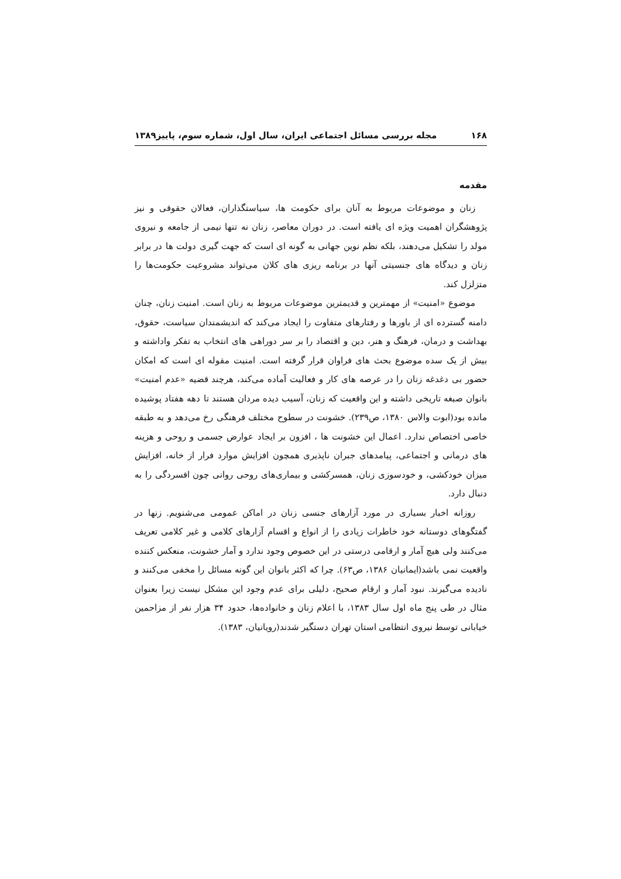۱۶۸ مجله بررسی مسائل اجتماعی ایران، سال اول، شماره سوم، پاییز۱۳۸۹
مقدمه
زنان و موضوعات مربوط به آنان برای حکومت ها، سیاستگذاران، فعالان حقوقی و نیز پژوهشگران اهمیت ویژه ای یافته است. در دوران معاصر، زنان نه تنها نیمی از جامعه و نیروی مولد را تشکیل می‌دهند، بلکه نظم نوین جهانی به گونه ای است که جهت گیری دولت ها در برابر زنان و دیدگاه های جنسیتی آنها در برنامه ریزی های کلان می‌تواند مشروعیت حکومت‌ها را متزلزل کند.
موضوع «امنیت» از مهمترین و قدیمترین موضوعات مربوط به زنان است. امنیت زنان، چنان دامنه گسترده ای از باورها و رفتارهای متفاوت را ایجاد می‌کند که اندیشمندان سیاست، حقوق، بهداشت و درمان، فرهنگ و هنر، دین و اقتصاد را بر سر دوراهی های انتخاب به تفکر واداشته و بیش از یک سده موضوع بحث های فراوان قرار گرفته است. امنیت مقوله ای است که امکان حضور بی دغدغه زنان را در عرصه های کار و فعالیت آماده می‌کند، هرچند قضیه «عدم امنیت» بانوان صبغه تاریخی داشته و این واقعیت که زنان، آسیب دیده مردان هستند تا دهه هفتاد پوشیده مانده بود(ابوت والاس ۱۳۸۰، ص۲۳۹). خشونت در سطوح مختلف فرهنگی رخ می‌دهد و به طبقه خاصی اختصاص ندارد. اعمال این خشونت ها ، افزون بر ایجاد عوارض جسمی و روحی و هزینه های درمانی و اجتماعی، پیامدهای جبران ناپذیری همچون افزایش موارد فرار از خانه، افزایش میزان خودکشی، و خودسوزی زنان، همسرکشی و بیماری‌های روحی روانی چون افسردگی را به دنبال دارد.
روزانه اخبار بسیاری در مورد آزارهای جنسی زنان در اماکن عمومی می‌شنویم. زنها در گفتگوهای دوستانه خود خاطرات زیادی را از انواع و اقسام آزارهای کلامی و غیر کلامی تعریف می‌کنند ولی هیچ آمار و ارقامی درستی در این خصوص وجود ندارد و آمار خشونت، منعکس کننده واقعیت نمی باشد(ایمانیان ۱۳۸۶، ص۶۳). چرا که اکثر بانوان این گونه مسائل را مخفی می‌کنند و نادیده می‌گیرند. نبود آمار و ارقام صحیح، دلیلی برای عدم وجود این مشکل نیست زیرا بعنوان مثال در طی پنج ماه اول سال ۱۳۸۳، با اعلام زنان و خانواده‌ها، حدود ۳۴ هزار نفر از مزاحمین خیابانی توسط نیروی انتظامی استان تهران دستگیر شدند(رویانیان، ۱۳۸۳).